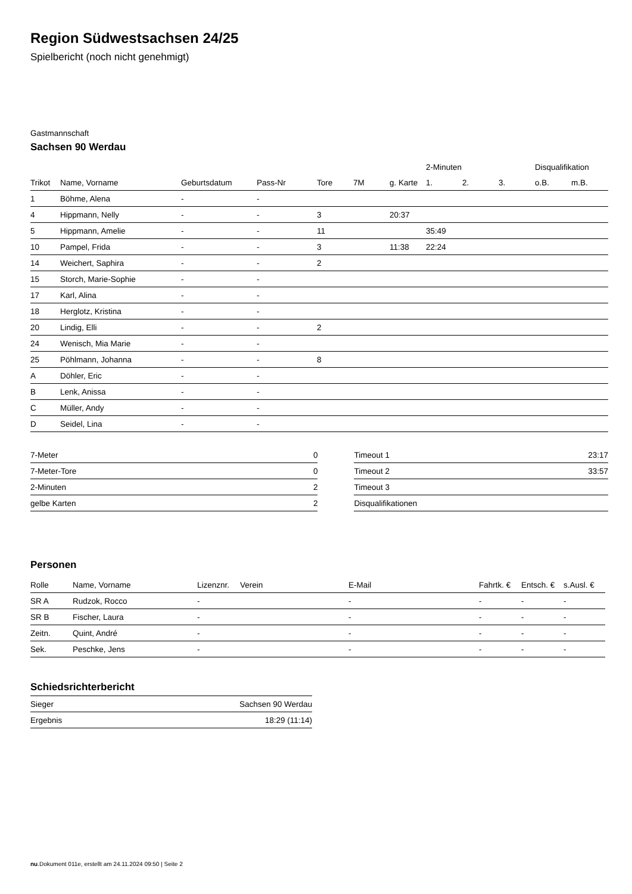Region Südwestsachsen 24/25
Spielbericht (noch nicht genehmigt)
Gastmannschaft
Sachsen 90 Werdau
| | | | | | | | 2-Minuten | | | Disqualifikation | |
| --- | --- | --- | --- | --- | --- | --- | --- | --- | --- | --- | --- |
| Trikot | Name, Vorname | Geburtsdatum | Pass-Nr | Tore | 7M | g. Karte | 1. | 2. | 3. | o.B. | m.B. |
| 1 | Böhme, Alena | - | - | | | | | | | | |
| 4 | Hippmann, Nelly | - | - | 3 | | 20:37 | | | | | |
| 5 | Hippmann, Amelie | - | - | 11 | | | 35:49 | | | | |
| 10 | Pampel, Frida | - | - | 3 | | 11:38 | 22:24 | | | | |
| 14 | Weichert, Saphira | - | - | 2 | | | | | | | |
| 15 | Storch, Marie-Sophie | - | - | | | | | | | | |
| 17 | Karl, Alina | - | - | | | | | | | | |
| 18 | Herglotz, Kristina | - | - | | | | | | | | |
| 20 | Lindig, Elli | - | - | 2 | | | | | | | |
| 24 | Wenisch, Mia Marie | - | - | | | | | | | | |
| 25 | Pöhlmann, Johanna | - | - | 8 | | | | | | | |
| A | Döhler, Eric | - | - | | | | | | | | |
| B | Lenk, Anissa | - | - | | | | | | | | |
| C | Müller, Andy | - | - | | | | | | | | |
| D | Seidel, Lina | - | - | | | | | | | | |
| 7-Meter | 0 |
| 7-Meter-Tore | 0 |
| 2-Minuten | 2 |
| gelbe Karten | 2 |
| Timeout 1 | 23:17 |
| Timeout 2 | 33:57 |
| Timeout 3 | |
| Disqualifikationen | |
Personen
| Rolle | Name, Vorname | Lizenznr. | Verein | E-Mail | Fahrtk. € | Entsch. € | s.Ausl. € |
| --- | --- | --- | --- | --- | --- | --- | --- |
| SR A | Rudzok, Rocco | - | | - | - | - | - |
| SR B | Fischer, Laura | - | | - | - | - | - |
| Zeitn. | Quint, André | - | | - | - | - | - |
| Sek. | Peschke, Jens | - | | - | - | - | - |
Schiedsrichterbericht
| Sieger | Sachsen 90 Werdau |
| Ergebnis | 18:29 (11:14) |
nu.Dokument 011e, erstellt am 24.11.2024 09:50 | Seite 2